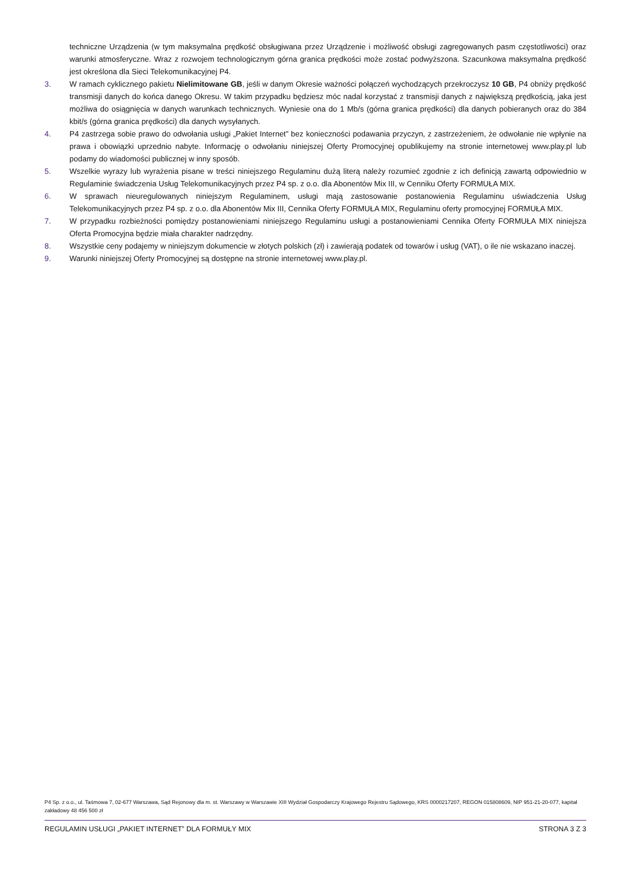techniczne Urządzenia (w tym maksymalna prędkość obsługiwana przez Urządzenie i możliwość obsługi zagregowanych pasm częstotliwości) oraz warunki atmosferyczne. Wraz z rozwojem technologicznym górna granica prędkości może zostać podwyższona. Szacunkowa maksymalna prędkość jest określona dla Sieci Telekomunikacyjnej P4.
3. W ramach cyklicznego pakietu Nielimitowane GB, jeśli w danym Okresie ważności połączeń wychodzących przekroczysz 10 GB, P4 obniży prędkość transmisji danych do końca danego Okresu. W takim przypadku będziesz móc nadal korzystać z transmisji danych z największą prędkością, jaka jest możliwa do osiągnięcia w danych warunkach technicznych. Wyniesie ona do 1 Mb/s (górna granica prędkości) dla danych pobieranych oraz do 384 kbit/s (górna granica prędkości) dla danych wysyłanych.
4. P4 zastrzega sobie prawo do odwołania usługi „Pakiet Internet” bez konieczności podawania przyczyn, z zastrzeżeniem, że odwołanie nie wpłynie na prawa i obowiązki uprzednio nabyte. Informację o odwołaniu niniejszej Oferty Promocyjnej opublikujemy na stronie internetowej www.play.pl lub podamy do wiadomości publicznej w inny sposób.
5. Wszelkie wyrazy lub wyrażenia pisane w treści niniejszego Regulaminu dużą literą należy rozumieć zgodnie z ich definicją zawartą odpowiednio w Regulaminie świadczenia Usług Telekomunikacyjnych przez P4 sp. z o.o. dla Abonentów Mix III, w Cenniku Oferty FORMUŁA MIX.
6. W sprawach nieuregulowanych niniejszym Regulaminem, usługi mają zastosowanie postanowienia Regulaminu uświadczenia Usług Telekomunikacyjnych przez P4 sp. z o.o. dla Abonentów Mix III, Cennika Oferty FORMUŁA MIX, Regulaminu oferty promocyjnej FORMUŁA MIX.
7. W przypadku rozbieżności pomiędzy postanowieniami niniejszego Regulaminu usługi a postanowieniami Cennika Oferty FORMUŁA MIX niniejsza Oferta Promocyjna będzie miała charakter nadrzędny.
8. Wszystkie ceny podajemy w niniejszym dokumencie w złotych polskich (zł) i zawierają podatek od towarów i usług (VAT), o ile nie wskazano inaczej.
9. Warunki niniejszej Oferty Promocyjnej są dostępne na stronie internetowej www.play.pl.
P4 Sp. z o.o., ul. Taśmowa 7, 02-677 Warszawa, Sąd Rejonowy dla m. st. Warszawy w Warszawie XIII Wydział Gospodarczy Krajowego Rejestru Sądowego, KRS 0000217207, REGON 015808609, NIP 951-21-20-077, kapitał zakładowy 48 456 500 zł
REGULAMIN USŁUGI „PAKIET INTERNET” DLA FORMUŁY MIX STRONA 3 Z 3